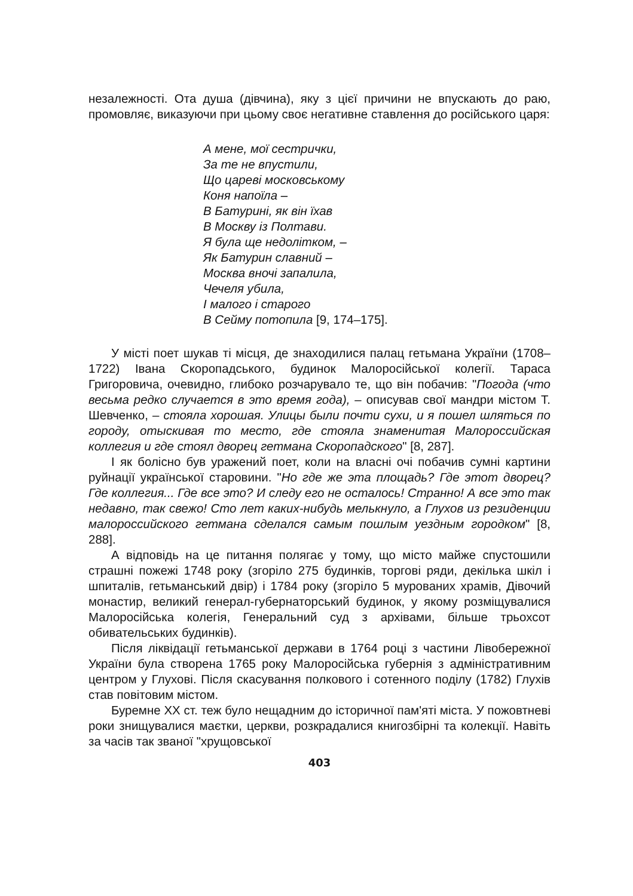незалежності. Ота душа (дівчина), яку з цієї причини не впускають до раю, промовляє, виказуючи при цьому своє негативне ставлення до російського царя:
А мене, мої сестрички,
За те не впустили,
Що цареві московському
Коня напоїла –
В Батурині, як він їхав
В Москву із Полтави.
Я була ще недолітком, –
Як Батурин славний –
Москва вночі запалила,
Чечеля убила,
І малого і старого
В Сейму потопила [9, 174–175].
У місті поет шукав ті місця, де знаходилися палац гетьмана України (1708–1722) Івана Скоропадського, будинок Малоросійської колегії. Тараса Григоровича, очевидно, глибоко розчарувало те, що він побачив: "Погода (что весьма редко случается в это время года), – описував свої мандри містом Т. Шевченко, – стояла хорошая. Улицы были почти сухи, и я пошел шляться по городу, отыскивая то место, где стояла знаменитая Малороссийская коллегия и где стоял дворец гетмана Скоропадского" [8, 287].
І як болісно був уражений поет, коли на власні очі побачив сумні картини руйнації української старовини. "Но где же эта площадь? Где этот дворец? Где коллегия... Где все это? И следу его не осталось! Странно! А все это так недавно, так свежо! Сто лет каких-нибудь мелькнуло, а Глухов из резиденции малороссийского гетмана сделался самым пошлым уездным городком" [8, 288].
А відповідь на це питання полягає у тому, що місто майже спустошили страшні пожежі 1748 року (згоріло 275 будинків, торгові ряди, декілька шкіл і шпиталів, гетьманський двір) і 1784 року (згоріло 5 мурованих храмів, Дівочий монастир, великий генерал-губернаторський будинок, у якому розміщувалися Малоросійська колегія, Генеральний суд з архівами, більше трьохсот обивательських будинків).
Після ліквідації гетьманської держави в 1764 році з частини Лівобережної України була створена 1765 року Малоросійська губернія з адміністративним центром у Глухові. Після скасування полкового і сотенного поділу (1782) Глухів став повітовим містом.
Буремне ХХ ст. теж було нещадним до історичної пам'яті міста. У пожовтневі роки знищувалися маєтки, церкви, розкрадалися книгозбірні та колекції. Навіть за часів так званої "хрущовської
403